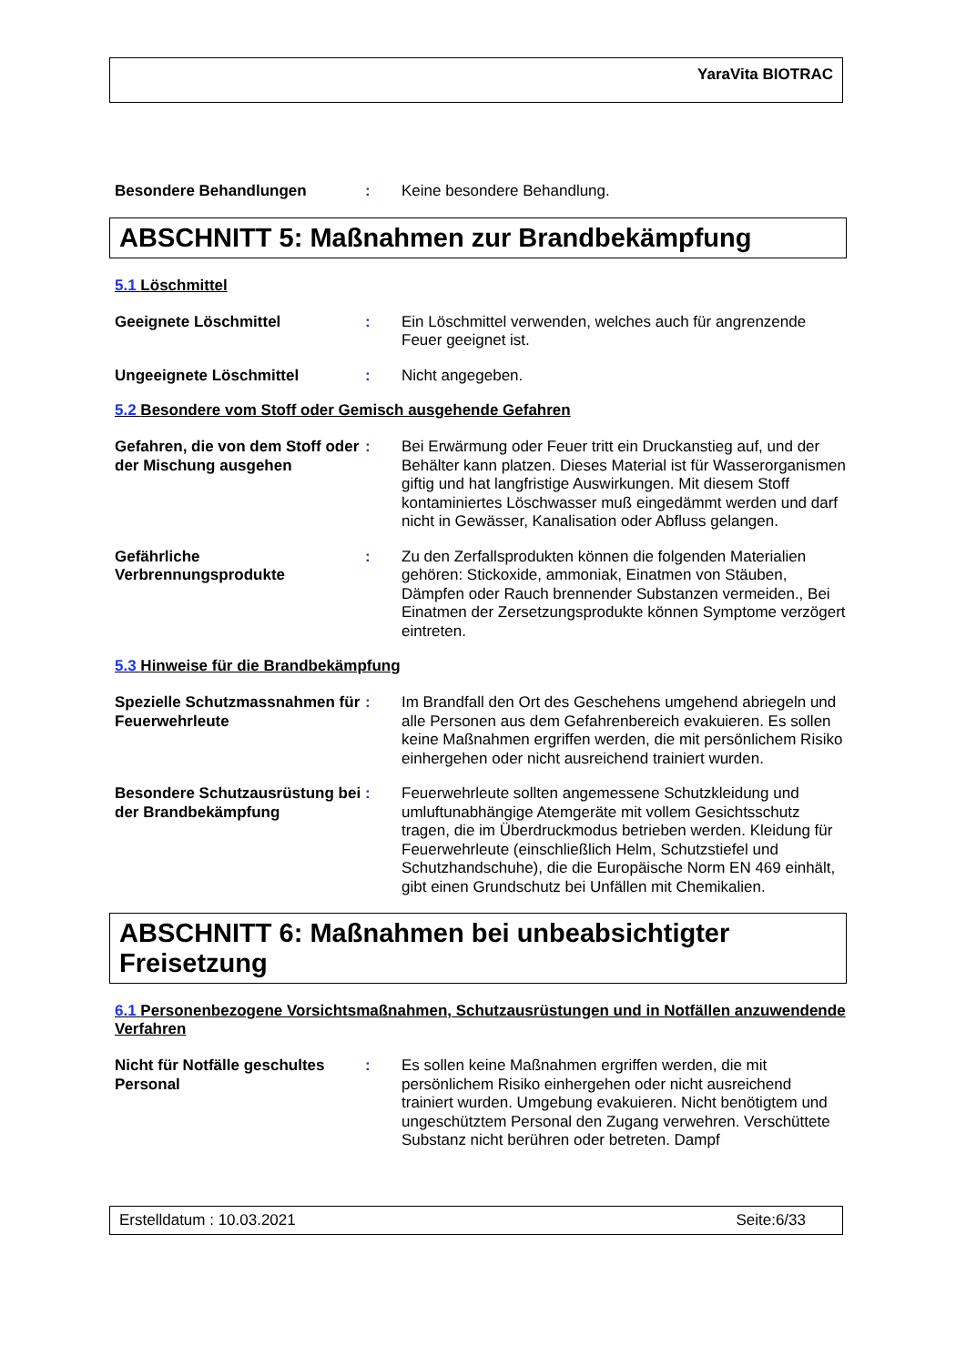YaraVita BIOTRAC
Besondere Behandlungen : Keine besondere Behandlung.
ABSCHNITT 5: Maßnahmen zur Brandbekämpfung
5.1 Löschmittel
Geeignete Löschmittel : Ein Löschmittel verwenden, welches auch für angrenzende Feuer geeignet ist.
Ungeeignete Löschmittel : Nicht angegeben.
5.2 Besondere vom Stoff oder Gemisch ausgehende Gefahren
Gefahren, die von dem Stoff oder der Mischung ausgehen
: Bei Erwärmung oder Feuer tritt ein Druckanstieg auf, und der Behälter kann platzen. Dieses Material ist für Wasserorganismen giftig und hat langfristige Auswirkungen. Mit diesem Stoff kontaminiertes Löschwasser muß eingedämmt werden und darf nicht in Gewässer, Kanalisation oder Abfluss gelangen.
Gefährliche Verbrennungsprodukte
: Zu den Zerfallsprodukten können die folgenden Materialien gehören: Stickoxide, ammoniak, Einatmen von Stäuben, Dämpfen oder Rauch brennender Substanzen vermeiden., Bei Einatmen der Zersetzungsprodukte können Symptome verzögert eintreten.
5.3 Hinweise für die Brandbekämpfung
Spezielle Schutzmassnahmen für Feuerwehrleute
: Im Brandfall den Ort des Geschehens umgehend abriegeln und alle Personen aus dem Gefahrenbereich evakuieren. Es sollen keine Maßnahmen ergriffen werden, die mit persönlichem Risiko einhergehen oder nicht ausreichend trainiert wurden.
Besondere Schutzausrüstung bei der Brandbekämpfung
: Feuerwehrleute sollten angemessene Schutzkleidung und umluftunabhängige Atemgeräte mit vollem Gesichtsschutz tragen, die im Überdruckmodus betrieben werden. Kleidung für Feuerwehrleute (einschließlich Helm, Schutzstiefel und Schutzhandschuhe), die die Europäische Norm EN 469 einhält, gibt einen Grundschutz bei Unfällen mit Chemikalien.
ABSCHNITT 6: Maßnahmen bei unbeabsichtigter Freisetzung
6.1 Personenbezogene Vorsichtsmaßnahmen, Schutzausrüstungen und in Notfällen anzuwendende Verfahren
Nicht für Notfälle geschultes Personal
: Es sollen keine Maßnahmen ergriffen werden, die mit persönlichem Risiko einhergehen oder nicht ausreichend trainiert wurden. Umgebung evakuieren. Nicht benötigtem und ungeschütztem Personal den Zugang verwehren. Verschüttete Substanz nicht berühren oder betreten. Dampf
Erstelldatum : 10.03.2021 Seite:6/33